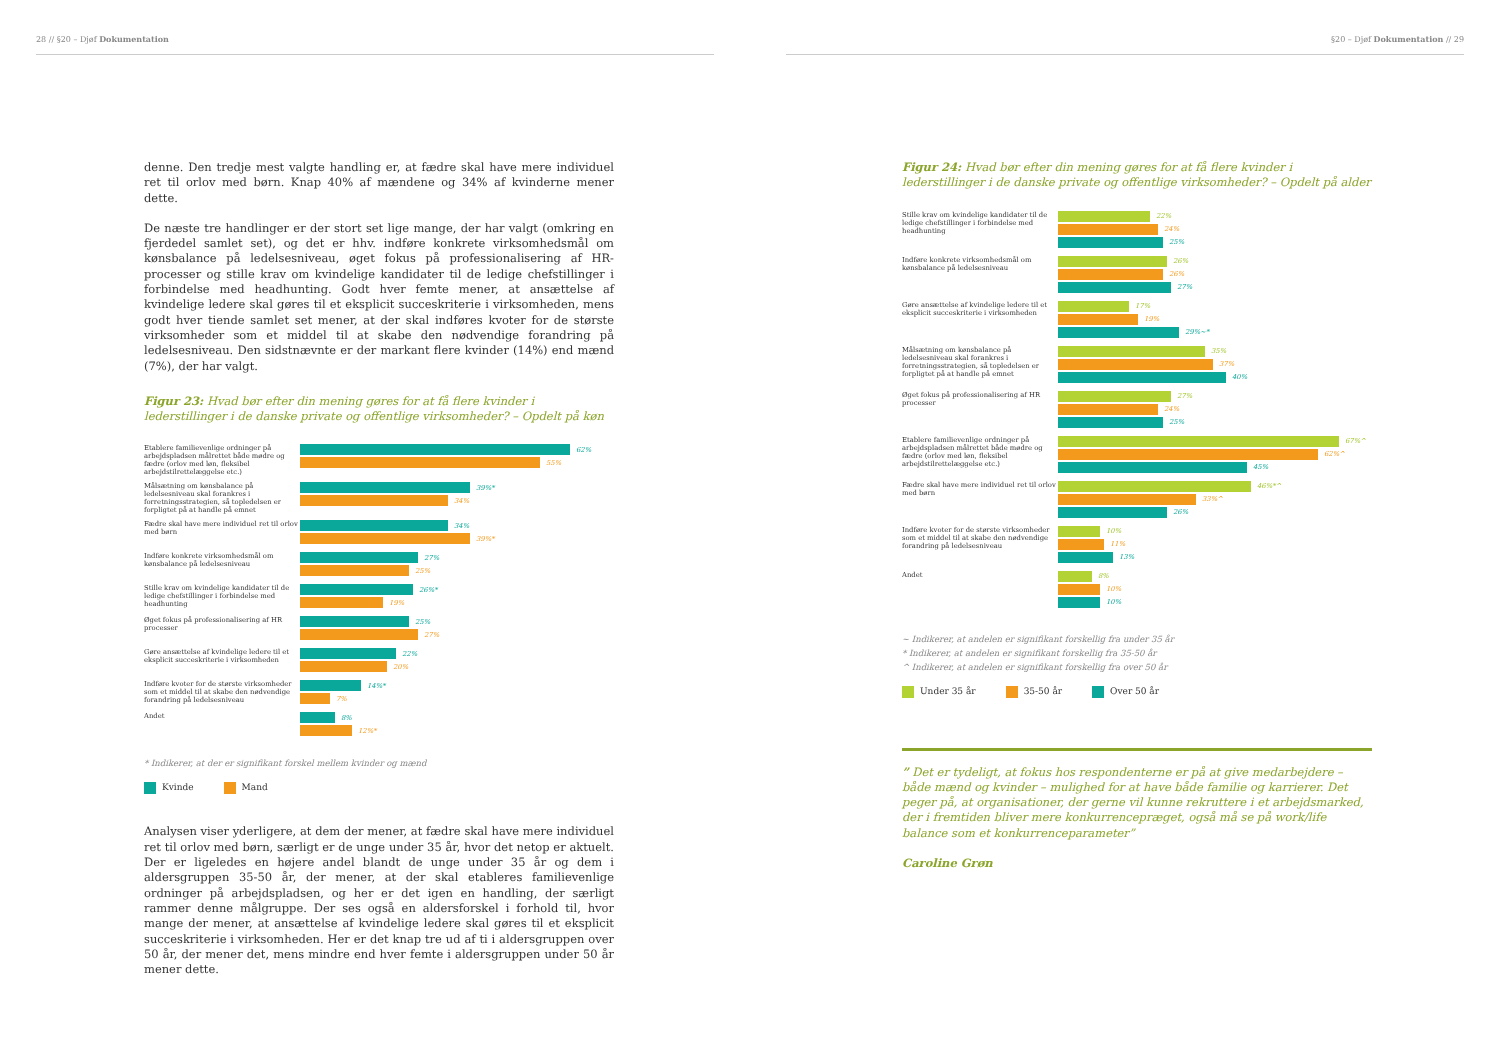28 // §20 – Djøf Dokumentation
denne. Den tredje mest valgte handling er, at fædre skal have mere individuel ret til orlov med børn. Knap 40% af mændene og 34% af kvinderne mener dette.
De næste tre handlinger er der stort set lige mange, der har valgt (omkring en fjerdedel samlet set), og det er hhv. indføre konkrete virksomhedsmål om kønsbalance på ledelsesniveau, øget fokus på professionalisering af HR-processer og stille krav om kvindelige kandidater til de ledige chefstillinger i forbindelse med headhunting. Godt hver femte mener, at ansættelse af kvindelige ledere skal gøres til et eksplicit succeskriterie i virksomheden, mens godt hver tiende samlet set mener, at der skal indføres kvoter for de største virksomheder som et middel til at skabe den nødvendige forandring på ledelsesniveau. Den sidstnævnte er der markant flere kvinder (14%) end mænd (7%), der har valgt.
Figur 23: Hvad bør efter din mening gøres for at få flere kvinder i lederstillinger i de danske private og offentlige virksomheder? – Opdelt på køn
Etablere familievenlige ordninger på arbejdspladsen målrettet både mødre og fædre (orlov med løn, fleksibel arbejdstilrettelæggelse etc.)
62%
55%
Målsætning om kønsbalance på ledelsesniveau skal forankres i forretningsstrategien, så topledelsen er forpligtet på at handle på emnet
39%*
34%
Fædre skal have mere individuel ret til orlov med børn
34%
39%*
Indføre konkrete virksomhedsmål om kønsbalance på ledelsesniveau
27%
25%
Stille krav om kvindelige kandidater til de ledige chefstillinger i forbindelse med headhunting
26%*
19%
Øget fokus på professionalisering af HR processer
25%
27%
Gøre ansættelse af kvindelige ledere til et eksplicit succeskriterie i virksomheden
22%
20%
Indføre kvoter for de største virksomheder som et middel til at skabe den nødvendige forandring på ledelsesniveau
14%*
7%
Andet
8%
12%*
* Indikerer, at der er signifikant forskel mellem kvinder og mænd
Kvinde Mand
Analysen viser yderligere, at dem der mener, at fædre skal have mere individuel ret til orlov med børn, særligt er de unge under 35 år, hvor det netop er aktuelt. Der er ligeledes en højere andel blandt de unge under 35 år og dem i aldersgruppen 35-50 år, der mener, at der skal etableres familievenlige ordninger på arbejdspladsen, og her er det igen en handling, der særligt rammer denne målgruppe. Der ses også en aldersforskel i forhold til, hvor mange der mener, at ansættelse af kvindelige ledere skal gøres til et eksplicit succeskriterie i virksomheden. Her er det knap tre ud af ti i aldersgruppen over 50 år, der mener det, mens mindre end hver femte i aldersgruppen under 50 år mener dette.
§20 – Djøf Dokumentation // 29
Figur 24: Hvad bør efter din mening gøres for at få flere kvinder i lederstillinger i de danske private og offentlige virksomheder? – Opdelt på alder
Stille krav om kvindelige kandidater til de ledige chefstillinger i forbindelse med headhunting
22%
24%
25%
Indføre konkrete virksomhedsmål om kønsbalance på ledelsesniveau
26%
26%
27%
Gøre ansættelse af kvindelige ledere til et eksplicit succeskriterie i virksomheden
17%
19%
29%~*
Målsætning om kønsbalance på ledelsesniveau skal forankres i forretningsstrategien, så topledelsen er forpligtet på at handle på emnet
35%
37%
40%
Øget fokus på professionalisering af HR processer
27%
24%
25%
Etablere familievenlige ordninger på arbejdspladsen målrettet både mødre og fædre (orlov med løn, fleksibel arbejdstilrettelæggelse etc.)
67%^
62%^
45%
Fædre skal have mere individuel ret til orlov med børn
46%*^
33%^
26%
Indføre kvoter for de største virksomheder som et middel til at skabe den nødvendige forandring på ledelsesniveau
10%
11%
13%
Andet
8%
10%
10%
~ Indikerer, at andelen er signifikant forskellig fra under 35 år
* Indikerer, at andelen er signifikant forskellig fra 35-50 år
^ Indikerer, at andelen er signifikant forskellig fra over 50 år
Under 35 år 35-50 år Over 50 år
” Det er tydeligt, at fokus hos respondenterne er på at give medarbejdere – både mænd og kvinder – mulighed for at have både familie og karrierer. Det peger på, at organisationer, der gerne vil kunne rekruttere i et arbejdsmarked, der i fremtiden bliver mere konkurrencepræget, også må se på work/life balance som et konkurrenceparameter”
Caroline Grøn